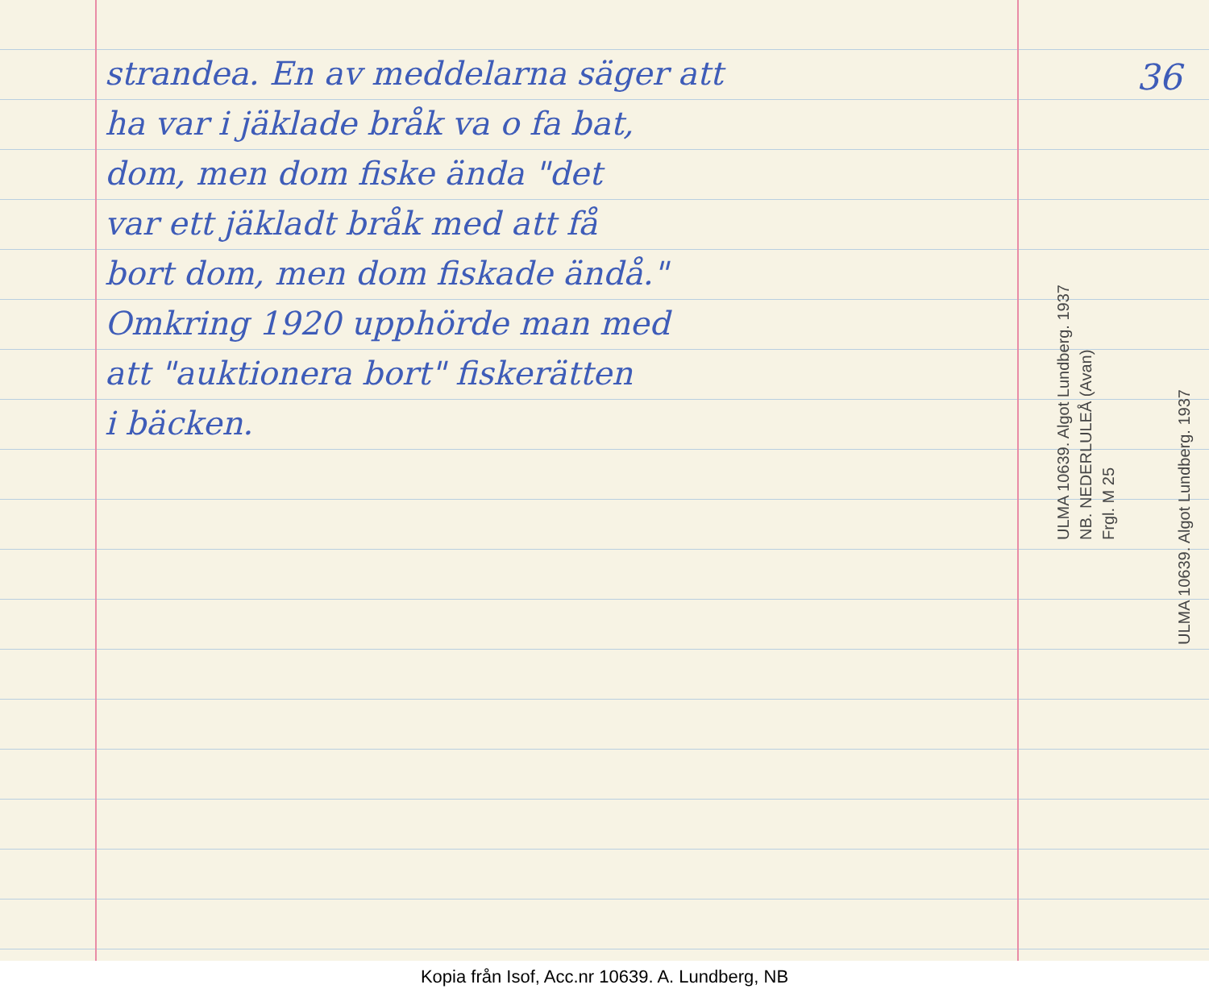36
strandea. En av meddelarna säger att
ha var i jäklade bråk va o fa bat,
dom, men dom fiske ända "det
var ett jäkladt bråk med att få
bort dom, men dom fiskade ändå."
Omkring 1920 upphörde man med
att "auktionera bort" fiskerätten
i bäcken.
ULMA 10639. Algot Lundberg. 1937
NB. NEDERLULEÅ (Avan)
Frgl. M 25
ULMA 10639. Algot Lundberg. 1937
Kopia från Isof, Acc.nr 10639. A. Lundberg, NB